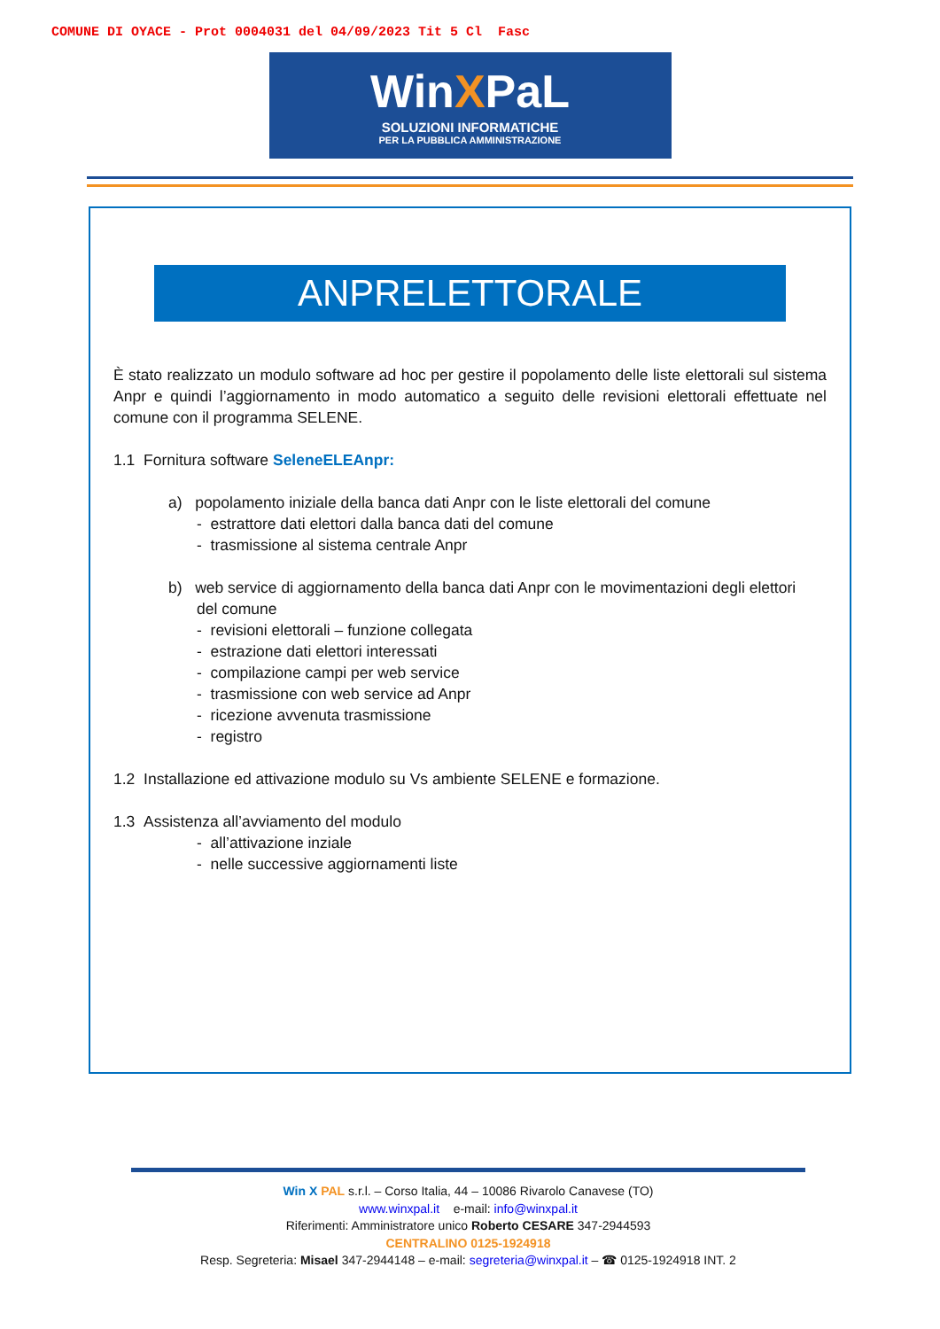COMUNE DI OYACE - Prot 0004031 del 04/09/2023 Tit 5 Cl Fasc
WinXPaL
SOLUZIONI INFORMATICHE
PER LA PUBBLICA AMMINISTRAZIONE
ANPRELETTORALE
È stato realizzato un modulo software ad hoc per gestire il popolamento delle liste elettorali sul sistema Anpr e quindi l’aggiornamento in modo automatico a seguito delle revisioni elettorali effettuate nel comune con il programma SELENE.
1.1 Fornitura software SeleneELEAnpr:
a) popolamento iniziale della banca dati Anpr con le liste elettorali del comune
- estrattore dati elettori dalla banca dati del comune
- trasmissione al sistema centrale Anpr
b) web service di aggiornamento della banca dati Anpr con le movimentazioni degli elettori
del comune
- revisioni elettorali – funzione collegata
- estrazione dati elettori interessati
- compilazione campi per web service
- trasmissione con web service ad Anpr
- ricezione avvenuta trasmissione
- registro
1.2 Installazione ed attivazione modulo su Vs ambiente SELENE e formazione.
1.3 Assistenza all’avviamento del modulo
- all’attivazione inziale
- nelle successive aggiornamenti liste
Win X PAL s.r.l. – Corso Italia, 44 – 10086 Rivarolo Canavese (TO)
www.winxpal.it e-mail: info@winxpal.it
Riferimenti: Amministratore unico Roberto CESARE 347-2944593
CENTRALINO 0125-1924918
Resp. Segreteria: Misael 347-2944148 – e-mail: segreteria@winxpal.it – ☎ 0125-1924918 INT. 2